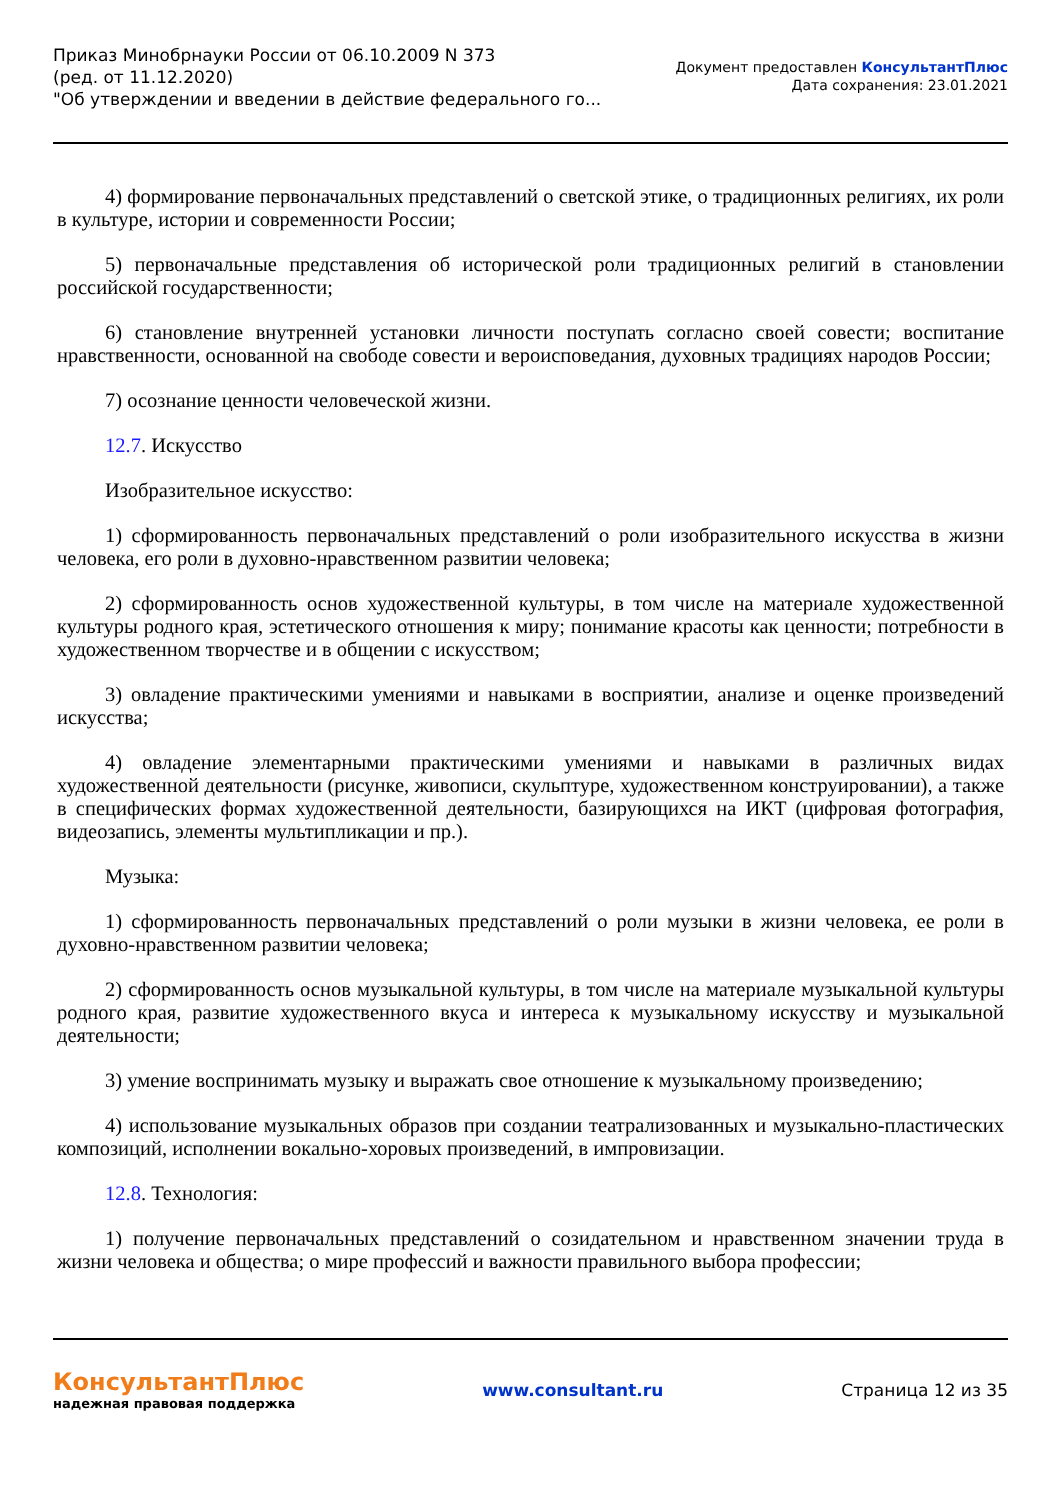Приказ Минобрнауки России от 06.10.2009 N 373
(ред. от 11.12.2020)
"Об утверждении и введении в действие федерального го...
Документ предоставлен КонсультантПлюс
Дата сохранения: 23.01.2021
4) формирование первоначальных представлений о светской этике, о традиционных религиях, их роли в культуре, истории и современности России;
5) первоначальные представления об исторической роли традиционных религий в становлении российской государственности;
6) становление внутренней установки личности поступать согласно своей совести; воспитание нравственности, основанной на свободе совести и вероисповедания, духовных традициях народов России;
7) осознание ценности человеческой жизни.
12.7. Искусство
Изобразительное искусство:
1) сформированность первоначальных представлений о роли изобразительного искусства в жизни человека, его роли в духовно-нравственном развитии человека;
2) сформированность основ художественной культуры, в том числе на материале художественной культуры родного края, эстетического отношения к миру; понимание красоты как ценности; потребности в художественном творчестве и в общении с искусством;
3) овладение практическими умениями и навыками в восприятии, анализе и оценке произведений искусства;
4) овладение элементарными практическими умениями и навыками в различных видах художественной деятельности (рисунке, живописи, скульптуре, художественном конструировании), а также в специфических формах художественной деятельности, базирующихся на ИКТ (цифровая фотография, видеозапись, элементы мультипликации и пр.).
Музыка:
1) сформированность первоначальных представлений о роли музыки в жизни человека, ее роли в духовно-нравственном развитии человека;
2) сформированность основ музыкальной культуры, в том числе на материале музыкальной культуры родного края, развитие художественного вкуса и интереса к музыкальному искусству и музыкальной деятельности;
3) умение воспринимать музыку и выражать свое отношение к музыкальному произведению;
4) использование музыкальных образов при создании театрализованных и музыкально-пластических композиций, исполнении вокально-хоровых произведений, в импровизации.
12.8. Технология:
1) получение первоначальных представлений о созидательном и нравственном значении труда в жизни человека и общества; о мире профессий и важности правильного выбора профессии;
КонсультантПлюс
надежная правовая поддержка
www.consultant.ru Страница 12 из 35